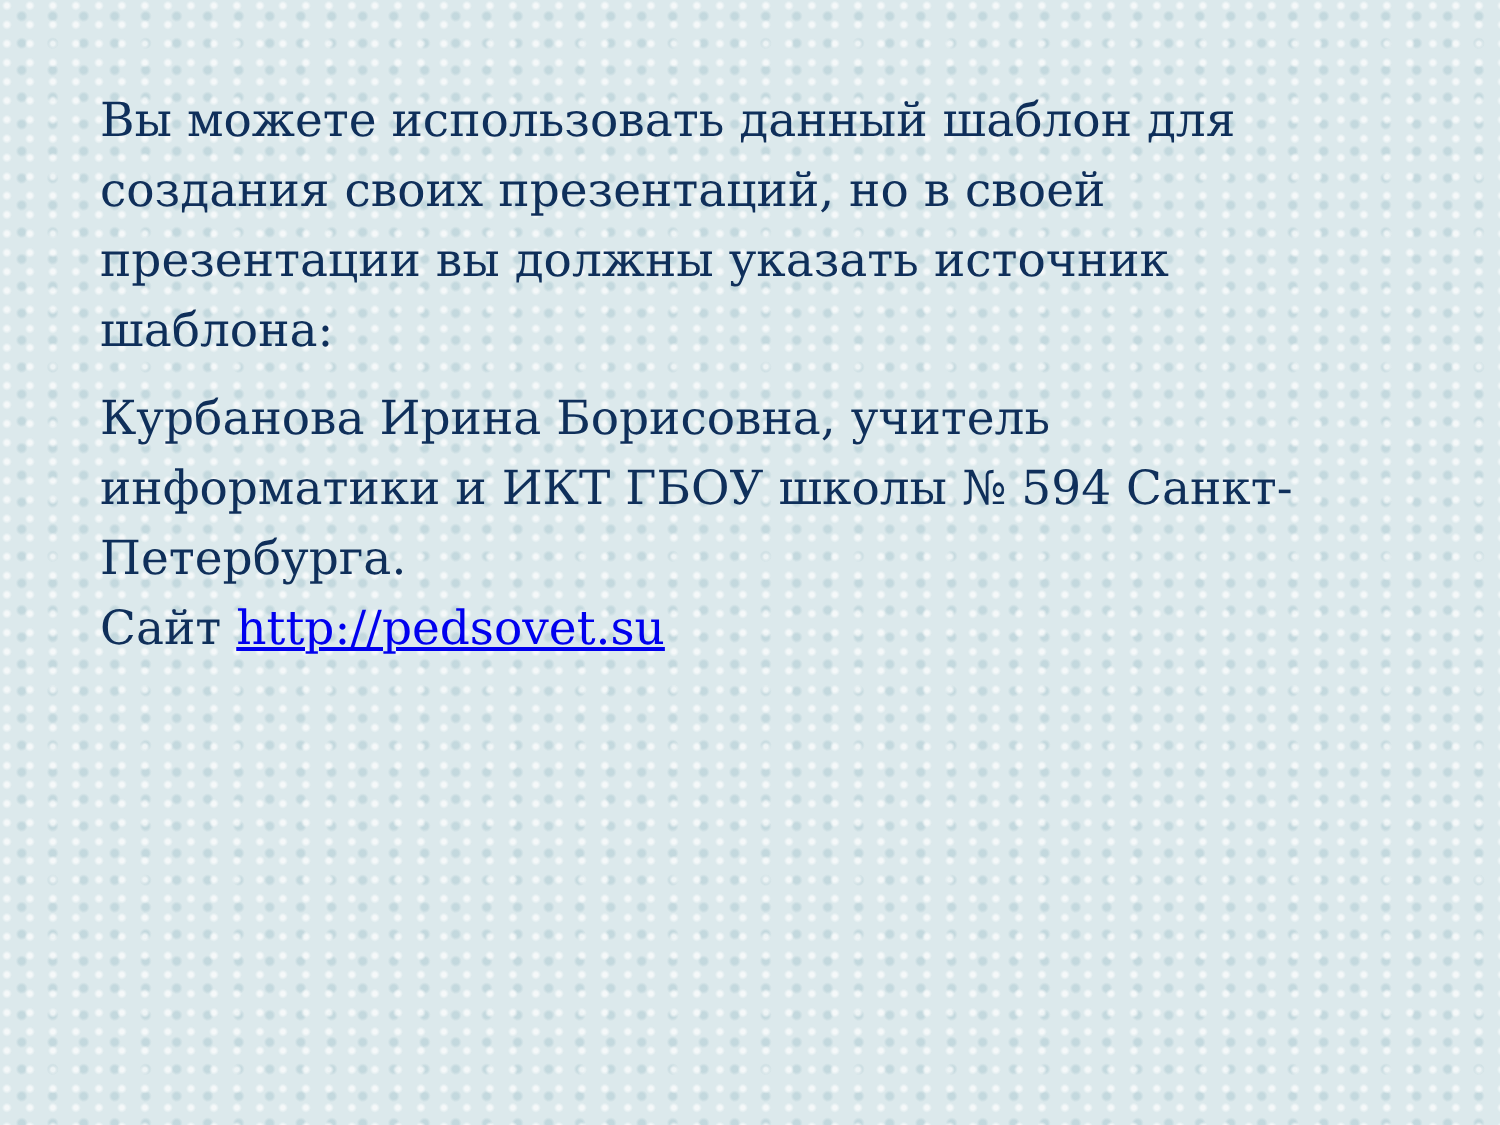Вы можете использовать данный шаблон для создания своих презентаций, но в своей презентации вы должны указать источник шаблона:
Курбанова Ирина Борисовна, учитель информатики и ИКТ ГБОУ школы № 594 Санкт-Петербурга.
Сайт http://pedsovet.su